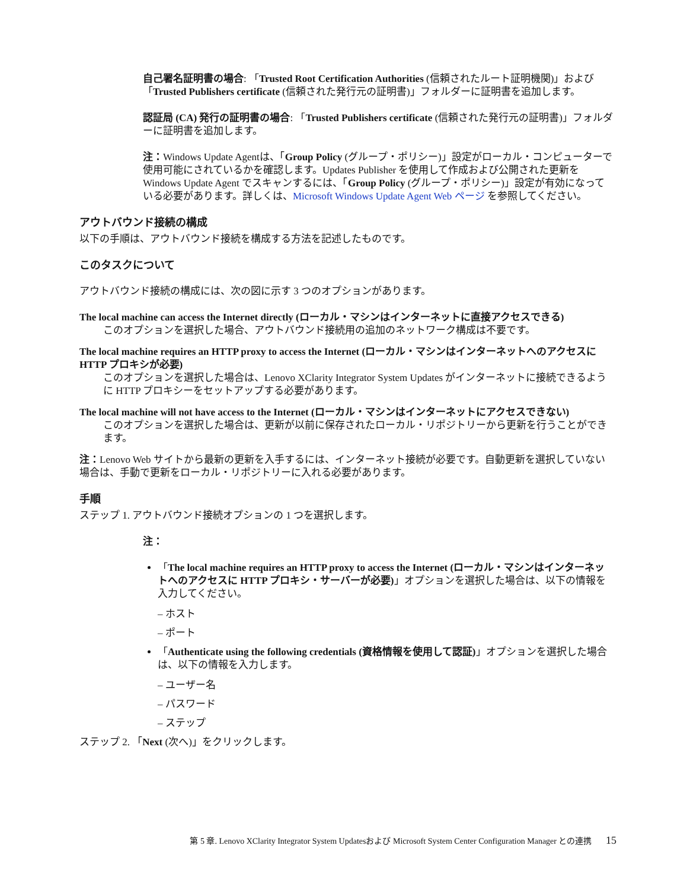自己署名証明書の場合: 「Trusted Root Certification Authorities (信頼されたルート証明機関)」および「Trusted Publishers certificate (信頼された発行元の証明書)」フォルダーに証明書を追加します。
認証局 (CA) 発行の証明書の場合: 「Trusted Publishers certificate (信頼された発行元の証明書)」フォルダーに証明書を追加します。
注：Windows Update Agentは、「Group Policy (グループ・ポリシー)」設定がローカル・コンピューターで使用可能にされているかを確認します。Updates Publisher を使用して作成および公開された更新を Windows Update Agent でスキャンするには、「Group Policy (グループ・ポリシー)」設定が有効になっている必要があります。詳しくは、Microsoft Windows Update Agent Web ページ を参照してください。
アウトバウンド接続の構成
以下の手順は、アウトバウンド接続を構成する方法を記述したものです。
このタスクについて
アウトバウンド接続の構成には、次の図に示す 3 つのオプションがあります。
The local machine can access the Internet directly (ローカル・マシンはインターネットに直接アクセスできる)
このオプションを選択した場合、アウトバウンド接続用の追加のネットワーク構成は不要です。
The local machine requires an HTTP proxy to access the Internet (ローカル・マシンはインターネットへのアクセスに HTTP プロキシが必要)
このオプションを選択した場合は、Lenovo XClarity Integrator System Updates がインターネットに接続できるように HTTP プロキシーをセットアップする必要があります。
The local machine will not have access to the Internet (ローカル・マシンはインターネットにアクセスできない)
このオプションを選択した場合は、更新が以前に保存されたローカル・リポジトリーから更新を行うことができます。
注：Lenovo Web サイトから最新の更新を入手するには、インターネット接続が必要です。自動更新を選択していない場合は、手動で更新をローカル・リポジトリーに入れる必要があります。
手順
ステップ 1. アウトバウンド接続オプションの 1 つを選択します。
注：
「The local machine requires an HTTP proxy to access the Internet (ローカル・マシンはインターネットへのアクセスに HTTP プロキシ・サーバーが必要)」オプションを選択した場合は、以下の情報を入力してください。
– ホスト
– ポート
「Authenticate using the following credentials (資格情報を使用して認証)」オプションを選択した場合は、以下の情報を入力します。
– ユーザー名
– パスワード
– ステップ
ステップ 2. 「Next (次へ)」をクリックします。
第 5 章. Lenovo XClarity Integrator System Updatesおよび Microsoft System Center Configuration Manager との連携 15